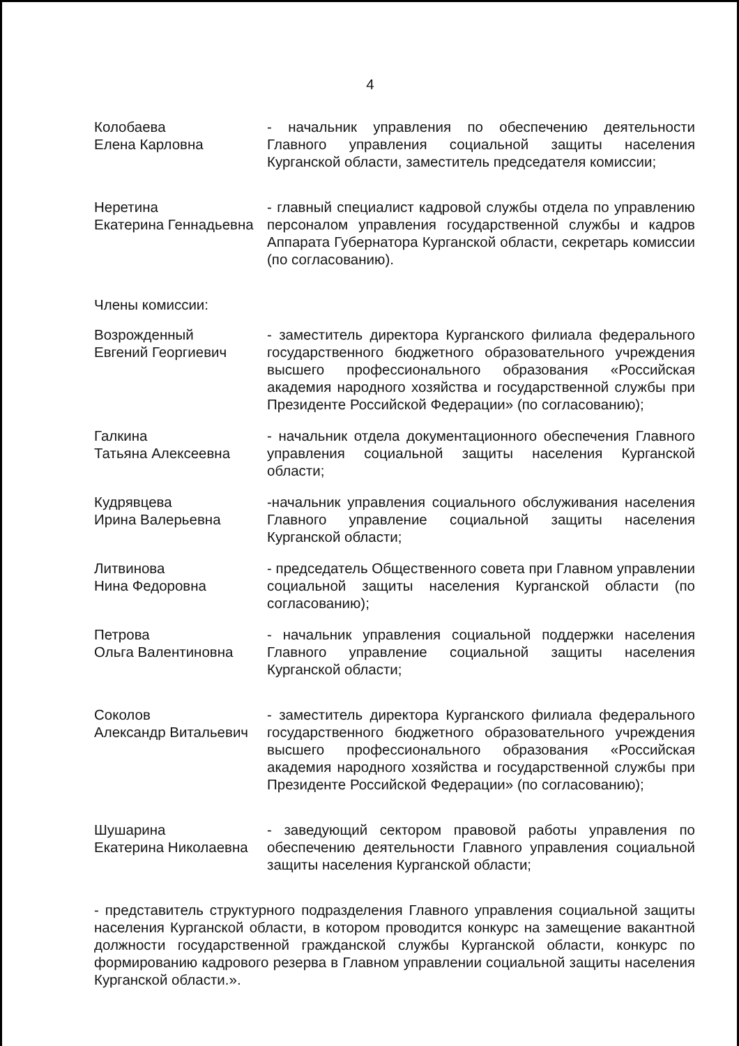4
Колобаева
Елена Карловна
- начальник управления по обеспечению деятельности Главного управления социальной защиты населения Курганской области, заместитель председателя комиссии;
Неретина
Екатерина Геннадьевна
- главный специалист кадровой службы отдела по управлению персоналом управления государственной службы и кадров Аппарата Губернатора Курганской области, секретарь комиссии (по согласованию).
Члены комиссии:
Возрожденный
Евгений Георгиевич
- заместитель директора Курганского филиала федерального государственного бюджетного образовательного учреждения высшего профессионального образования «Российская академия народного хозяйства и государственной службы при Президенте Российской Федерации» (по согласованию);
Галкина
Татьяна Алексеевна
- начальник отдела документационного обеспечения Главного управления социальной защиты населения Курганской области;
Кудрявцева
Ирина Валерьевна
-начальник управления социального обслуживания населения Главного управление социальной защиты населения Курганской области;
Литвинова
Нина Федоровна
- председатель Общественного совета при Главном управлении социальной защиты населения Курганской области (по согласованию);
Петрова
Ольга Валентиновна
- начальник управления социальной поддержки населения Главного управление социальной защиты населения Курганской области;
Соколов
Александр Витальевич
- заместитель директора Курганского филиала федерального государственного бюджетного образовательного учреждения высшего профессионального образования «Российская академия народного хозяйства и государственной службы при Президенте Российской Федерации» (по согласованию);
Шушарина
Екатерина Николаевна
- заведующий сектором правовой работы управления по обеспечению деятельности Главного управления социальной защиты населения Курганской области;
- представитель структурного подразделения Главного управления социальной защиты населения Курганской области, в котором проводится конкурс на замещение вакантной должности государственной гражданской службы Курганской области, конкурс по формированию кадрового резерва в Главном управлении социальной защиты населения Курганской области.».